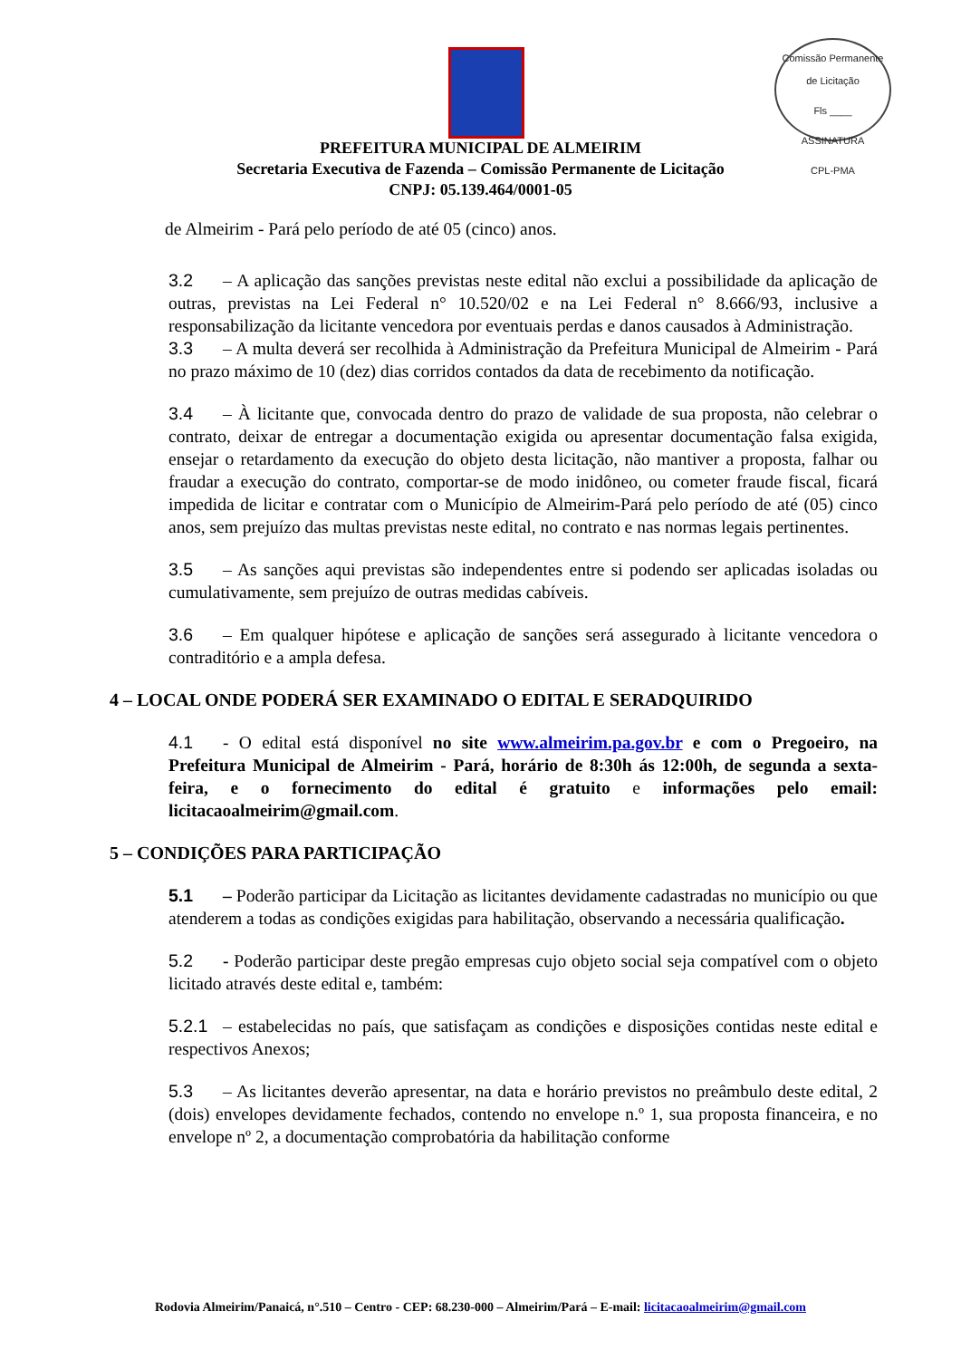Comissão Permanente de Licitação
Fls ____
ASSINATURA
CPL-PMA
PREFEITURA MUNICIPAL DE ALMEIRIM
Secretaria Executiva de Fazenda – Comissão Permanente de Licitação
CNPJ: 05.139.464/0001-05
de Almeirim - Pará pelo período de até 05 (cinco) anos.
3.2 – A aplicação das sanções previstas neste edital não exclui a possibilidade da aplicação de outras, previstas na Lei Federal n° 10.520/02 e na Lei Federal n° 8.666/93, inclusive a responsabilização da licitante vencedora por eventuais perdas e danos causados à Administração.
3.3 – A multa deverá ser recolhida à Administração da Prefeitura Municipal de Almeirim - Pará no prazo máximo de 10 (dez) dias corridos contados da data de recebimento da notificação.
3.4 – À licitante que, convocada dentro do prazo de validade de sua proposta, não celebrar o contrato, deixar de entregar a documentação exigida ou apresentar documentação falsa exigida, ensejar o retardamento da execução do objeto desta licitação, não mantiver a proposta, falhar ou fraudar a execução do contrato, comportar-se de modo inidôneo, ou cometer fraude fiscal, ficará impedida de licitar e contratar com o Município de Almeirim-Pará pelo período de até (05) cinco anos, sem prejuízo das multas previstas neste edital, no contrato e nas normas legais pertinentes.
3.5 – As sanções aqui previstas são independentes entre si podendo ser aplicadas isoladas ou cumulativamente, sem prejuízo de outras medidas cabíveis.
3.6 – Em qualquer hipótese e aplicação de sanções será assegurado à licitante vencedora o contraditório e a ampla defesa.
4 – LOCAL ONDE PODERÁ SER EXAMINADO O EDITAL E SERADQUIRIDO
4.1 - O edital está disponível no site www.almeirim.pa.gov.br e com o Pregoeiro, na Prefeitura Municipal de Almeirim - Pará, horário de 8:30h ás 12:00h, de segunda a sexta-feira, e o fornecimento do edital é gratuito e informações pelo email: licitacaoalmeirim@gmail.com.
5 – CONDIÇÕES PARA PARTICIPAÇÃO
5.1 – Poderão participar da Licitação as licitantes devidamente cadastradas no município ou que atenderem a todas as condições exigidas para habilitação, observando a necessária qualificação.
5.2 - Poderão participar deste pregão empresas cujo objeto social seja compatível com o objeto licitado através deste edital e, também:
5.2.1 – estabelecidas no país, que satisfaçam as condições e disposições contidas neste edital e respectivos Anexos;
5.3 – As licitantes deverão apresentar, na data e horário previstos no preâmbulo deste edital, 2 (dois) envelopes devidamente fechados, contendo no envelope n.º 1, sua proposta financeira, e no envelope nº 2, a documentação comprobatória da habilitação conforme
Rodovia Almeirim/Panaicá, n°.510 – Centro - CEP: 68.230-000 – Almeirim/Pará – E-mail: licitacaoalmeirim@gmail.com